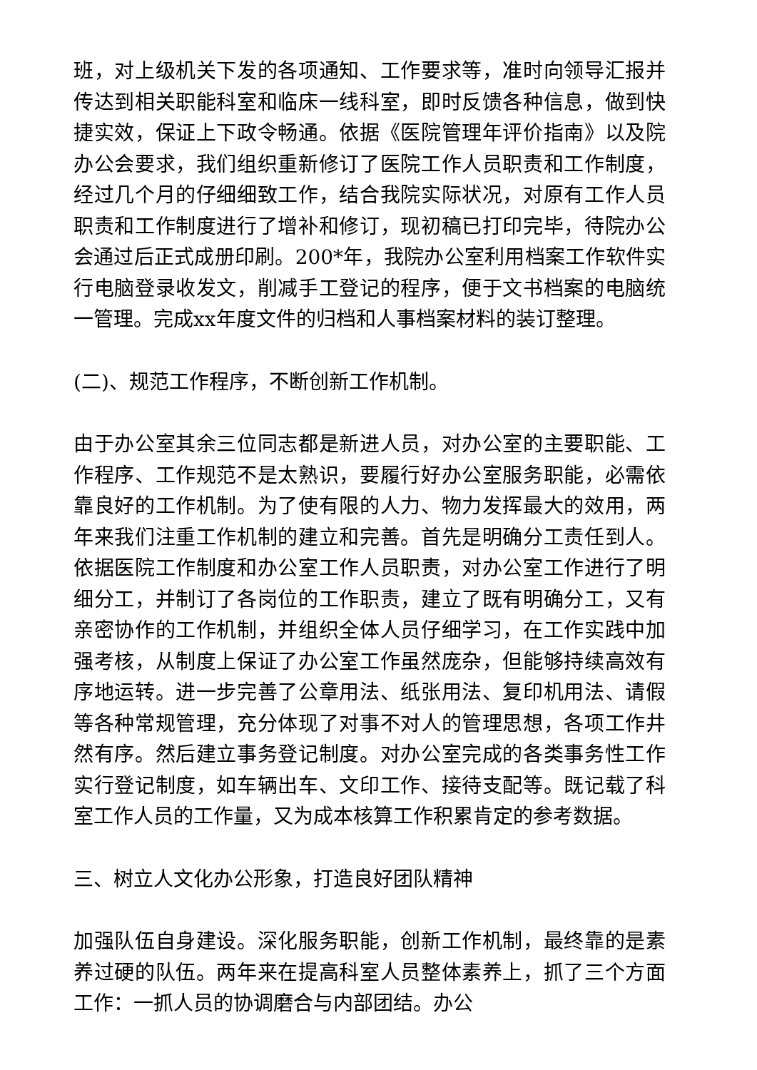班，对上级机关下发的各项通知、工作要求等，准时向领导汇报并传达到相关职能科室和临床一线科室，即时反馈各种信息，做到快捷实效，保证上下政令畅通。依据《医院管理年评价指南》以及院办公会要求，我们组织重新修订了医院工作人员职责和工作制度，经过几个月的仔细细致工作，结合我院实际状况，对原有工作人员职责和工作制度进行了增补和修订，现初稿已打印完毕，待院办公会通过后正式成册印刷。200*年，我院办公室利用档案工作软件实行电脑登录收发文，削减手工登记的程序，便于文书档案的电脑统一管理。完成xx年度文件的归档和人事档案材料的装订整理。
(二)、规范工作程序，不断创新工作机制。
由于办公室其余三位同志都是新进人员，对办公室的主要职能、工作程序、工作规范不是太熟识，要履行好办公室服务职能，必需依靠良好的工作机制。为了使有限的人力、物力发挥最大的效用，两年来我们注重工作机制的建立和完善。首先是明确分工责任到人。依据医院工作制度和办公室工作人员职责，对办公室工作进行了明细分工，并制订了各岗位的工作职责，建立了既有明确分工，又有亲密协作的工作机制，并组织全体人员仔细学习，在工作实践中加强考核，从制度上保证了办公室工作虽然庞杂，但能够持续高效有序地运转。进一步完善了公章用法、纸张用法、复印机用法、请假等各种常规管理，充分体现了对事不对人的管理思想，各项工作井然有序。然后建立事务登记制度。对办公室完成的各类事务性工作实行登记制度，如车辆出车、文印工作、接待支配等。既记载了科室工作人员的工作量，又为成本核算工作积累肯定的参考数据。
三、树立人文化办公形象，打造良好团队精神
加强队伍自身建设。深化服务职能，创新工作机制，最终靠的是素养过硬的队伍。两年来在提高科室人员整体素养上，抓了三个方面工作：一抓人员的协调磨合与内部团结。办公